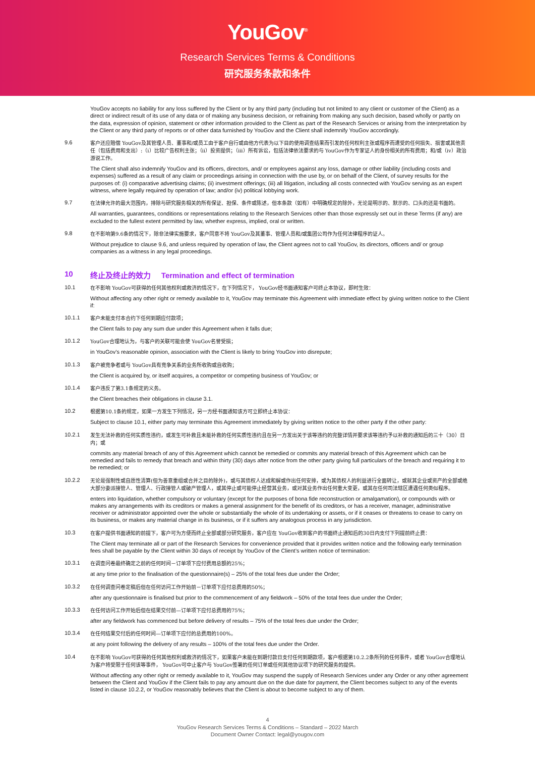YouGov<sup>®</sup>
Research Services Terms & Conditions
研究服务条款和条件
YouGov accepts no liability for any loss suffered by the Client or by any third party (including but not limited to any client or customer of the Client) as a direct or indirect result of its use of any data or of making any business decision, or refraining from making any such decision, based wholly or partly on the data, expression of opinion, statement or other information provided to the Client as part of the Research Services or arising from the interpretation by the Client or any third party of reports or of other data furnished by YouGov and the Client shall indemnify YouGov accordingly.
9.6
客户还应赔偿 YouGov及其管理人员、董事和/或员工由于客户自行或由他方代表为以下目的使用调查结果而引发的任何权利主张或程序而遭受的任何损失、损害或其他责任（包括费用和支出）:（i）比较广告权利主张；（ii）投资提供；（iii）所有诉讼，包括法律依法要求的与 YouGov作为专家证人的身份相关的所有费用；和/或（iv）政治游说工作。
The Client shall also indemnify YouGov and its officers, directors, and/ or employees against any loss, damage or other liability (including costs and expenses) suffered as a result of any claim or proceedings arising in connection with the use by, or on behalf of the Client, of survey results for the purposes of: (i) comparative advertising claims; (ii) investment offerings; (iii) all litigation, including all costs connected with YouGov serving as an expert witness, where legally required by operation of law; and/or (iv) political lobbying work.
9.7
在法律允许的最大范围内，排除与研究服务相关的所有保证、担保、条件或陈述，但本条款（如有）中明确规定的除外，无论是明示的、默示的、口头的还是书面的。
All warranties, guarantees, conditions or representations relating to the Research Services other than those expressly set out in these Terms (if any) are excluded to the fullest extent permitted by law, whether express, implied, oral or written.
9.8
在不影响第9.6条的情况下，除非法律实施要求，客户同意不将 YouGov及其董事、管理人员和/或集团公司作为任何法律程序的证人。
Without prejudice to clause 9.6, and unless required by operation of law, the Client agrees not to call YouGov, its directors, officers and/ or group companies as a witness in any legal proceedings.
10 终止及终止的效力 Termination and effect of termination
10.1
在不影响 YouGov可获得的任何其他权利或救济的情况下，在下列情况下， YouGov经书面通知客户可终止本协议，即时生效：
Without affecting any other right or remedy available to it, YouGov may terminate this Agreement with immediate effect by giving written notice to the Client if:
10.1.1
客户未能支付本合约下任何到期应付款项；
the Client fails to pay any sum due under this Agreement when it falls due;
10.1.2
YouGov合理地认为，与客户的关联可能会使 YouGov名誉受损；
in YouGov’s reasonable opinion, association with the Client is likely to bring YouGov into disrepute;
10.1.3
客户被竞争者或与 YouGov具有竞争关系的业务所收购或自收购；
the Client is acquired by, or itself acquires, a competitor or competing business of YouGov; or
10.1.4
客户违反了第3.1条规定的义务。
the Client breaches their obligations in clause 3.1.
10.2
根据第10.1条的规定，如果一方发生下列情况，另一方经书面通知该方可立即终止本协议：
Subject to clause 10.1, either party may terminate this Agreement immediately by giving written notice to the other party if the other party:
10.2.1
发生无法补救的任何实质性违约，或发生可补救且未能补救的任何实质性违约且在另一方发出关于该等违约的完整详情并要求该等违约予以补救的通知后的三十（30）日内；或
commits any material breach of any of this Agreement which cannot be remedied or commits any material breach of this Agreement which can be remedied and fails to remedy that breach and within thirty (30) days after notice from the other party giving full particulars of the breach and requiring it to be remedied; or
10.2.2
无论是强制性或自愿性清算(但为善意重组或合并之目的除外)，或与其债权人达成和解或作出任何安排，或为其债权人的利益进行全面转让，或就其企业或资产的全部或绝大部分委派接管人、管理人、行政接管人或破产管理人，或其停止或可能停止经营其业务，或对其业务作出任何重大变更，或其在任何司法辖区遭遇任何类似程序。
enters into liquidation, whether compulsory or voluntary (except for the purposes of bona fide reconstruction or amalgamation), or compounds with or makes any arrangements with its creditors or makes a general assignment for the benefit of its creditors, or has a receiver, manager, administrative receiver or administrator appointed over the whole or substantially the whole of its undertaking or assets, or if it ceases or threatens to cease to carry on its business, or makes any material change in its business, or if it suffers any analogous process in any jurisdiction.
10.3
在客户提供书面通知的前提下，客户可为方便而终止全部或部分研究服务，客户应在 YouGov收到客户的书面终止通知后的30日内支付下列提前终止费：
The Client may terminate all or part of the Research Services for convenience provided that it provides written notice and the following early termination fees shall be payable by the Client within 30 days of receipt by YouGov of the Client’s written notice of termination:
10.3.1
在调查问卷最终确定之前的任何时间－订单项下应付费用总额的25%；
at any time prior to the finalisation of the questionnaire(s) – 25% of the total fees due under the Order;
10.3.2
在任何调查问卷定稿后但在任何访问工作开始前－订单项下应付总费用的50%；
after any questionnaire is finalised but prior to the commencement of any fieldwork – 50% of the total fees due under the Order;
10.3.3
在任何访问工作开始后但在结果交付前—订单项下应付总费用的75%；
after any fieldwork has commenced but before delivery of results – 75% of the total fees due under the Order;
10.3.4
在任何结果交付后的任何时间—订单项下应付的总费用的100%。
at any point following the delivery of any results – 100% of the total fees due under the Order.
10.4
在不影响 YouGov可获得的任何其他权利或救济的情况下，如果客户未能在到期付款日支付任何到期款项，客户根据第10.2.2条所列的任何事件，或者 YouGov合理地认为客户将受限于任何该等事件， YouGov可中止客户与 YouGov签署的任何订单或任何其他协议项下的研究服务的提供。
Without affecting any other right or remedy available to it, YouGov may suspend the supply of Research Services under any Order or any other agreement between the Client and YouGov if the Client fails to pay any amount due on the due date for payment, the Client becomes subject to any of the events listed in clause 10.2.2, or YouGov reasonably believes that the Client is about to become subject to any of them.
4
YouGov Research Services Terms & Conditions – Standard – 2022 March
Document Owner Contact: legal@yougov.com